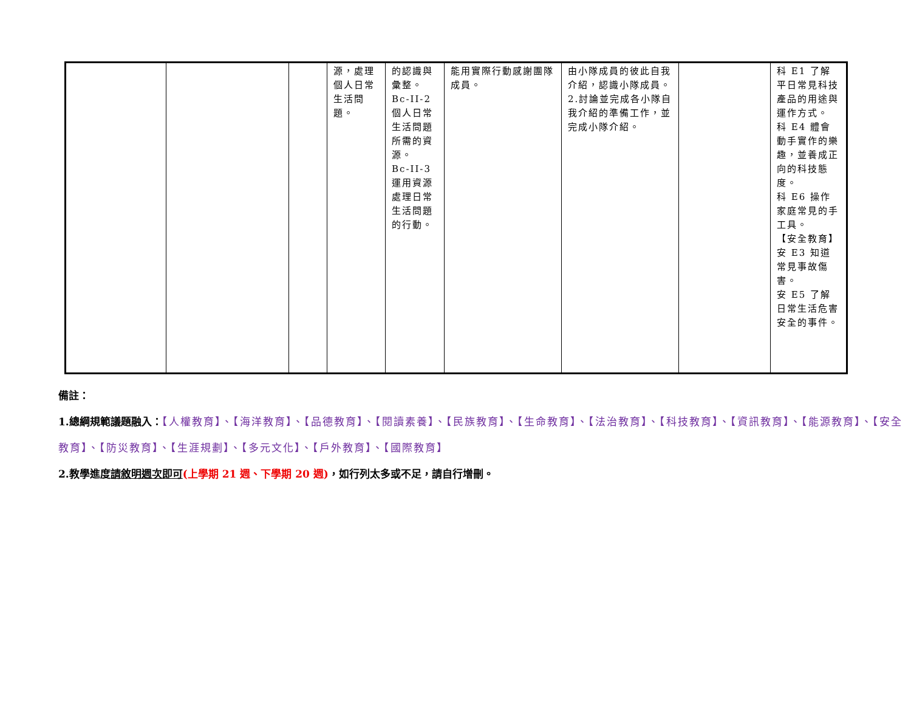| | | | 源，處理個人日常生活問題。 | 的認識與彙整。 Bc-II-2 個人日常生活問題所需的資源。 Bc-II-3 運用資源處理日常生活問題的行動。 | 能用實際行動感謝團隊成員。 | 由小隊成員的彼此自我介紹，認識小隊成員。 2.討論並完成各小隊自我介紹的準備工作，並完成小隊介紹。 | | 科 E1 了解平日常見科技產品的用途與運作方式。 科 E4 體會動手實作的樂趣，並養成正向的科技態度。 科 E6 操作家庭常見的手工具。 【安全教育】 安 E3 知道常見事故傷害。 安 E5 了解日常生活危害安全的事件。 |
備註：
1.總綱規範議題融入：【人權教育】、【海洋教育】、【品德教育】、【閱讀素養】、【民族教育】、【生命教育】、【法治教育】、【科技教育】、【資訊教育】、【能源教育】、【安全教育】、【防災教育】、【生涯規劃】、【多元文化】、【戶外教育】、【國際教育】
2.教學進度請敘明週次即可(上學期 21 週、下學期 20 週)，如行列太多或不足，請自行增刪。